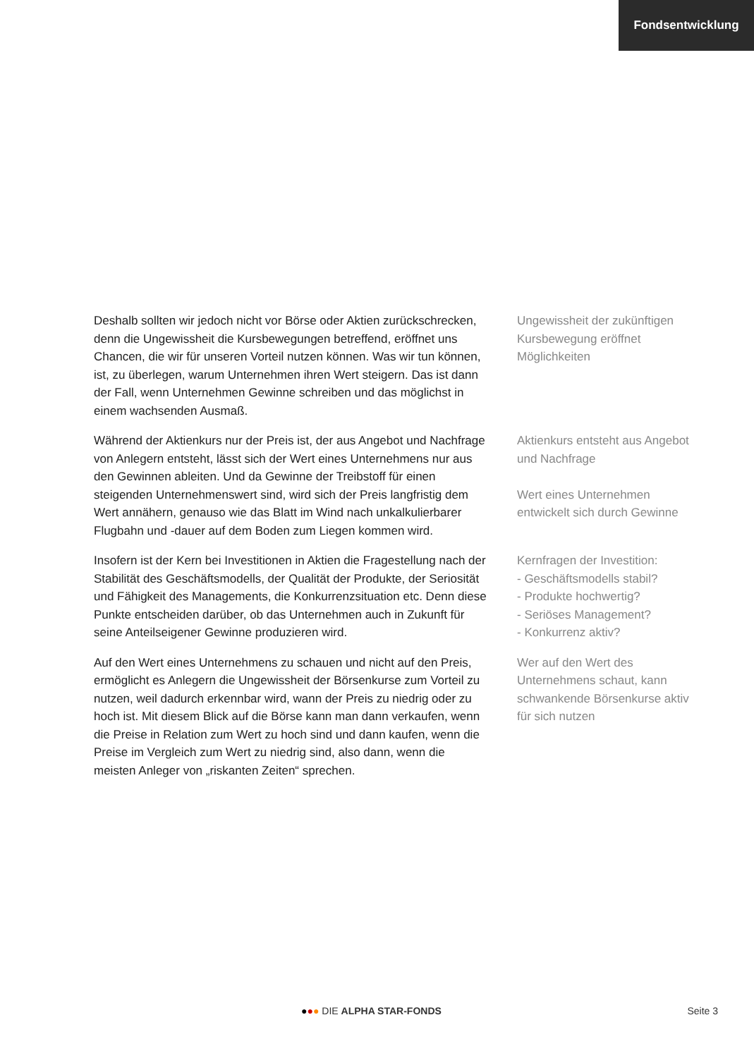Fondsentwicklung
Deshalb sollten wir jedoch nicht vor Börse oder Aktien zurückschrecken, denn die Ungewissheit die Kursbewegungen betreffend, eröffnet uns Chancen, die wir für unseren Vorteil nutzen können. Was wir tun können, ist, zu überlegen, warum Unternehmen ihren Wert steigern. Das ist dann der Fall, wenn Unternehmen Gewinne schreiben und das möglichst in einem wachsenden Ausmaß.
Ungewissheit der zukünftigen Kursbewegung eröffnet Möglichkeiten
Während der Aktienkurs nur der Preis ist, der aus Angebot und Nachfrage von Anlegern entsteht, lässt sich der Wert eines Unternehmens nur aus den Gewinnen ableiten. Und da Gewinne der Treibstoff für einen steigenden Unternehmenswert sind, wird sich der Preis langfristig dem Wert annähern, genauso wie das Blatt im Wind nach unkalkulierbarer Flugbahn und -dauer auf dem Boden zum Liegen kommen wird.
Aktienkurs entsteht aus Angebot und Nachfrage
Wert eines Unternehmen entwickelt sich durch Gewinne
Insofern ist der Kern bei Investitionen in Aktien die Fragestellung nach der Stabilität des Geschäftsmodells, der Qualität der Produkte, der Seriosität und Fähigkeit des Managements, die Konkurrenzsituation etc. Denn diese Punkte entscheiden darüber, ob das Unternehmen auch in Zukunft für seine Anteilseigener Gewinne produzieren wird.
Kernfragen der Investition:
- Geschäftsmodells stabil?
- Produkte hochwertig?
- Seriöses Management?
- Konkurrenz aktiv?
Auf den Wert eines Unternehmens zu schauen und nicht auf den Preis, ermöglicht es Anlegern die Ungewissheit der Börsenkurse zum Vorteil zu nutzen, weil dadurch erkennbar wird, wann der Preis zu niedrig oder zu hoch ist. Mit diesem Blick auf die Börse kann man dann verkaufen, wenn die Preise in Relation zum Wert zu hoch sind und dann kaufen, wenn die Preise im Vergleich zum Wert zu niedrig sind, also dann, wenn die meisten Anleger von „riskanten Zeiten“ sprechen.
Wer auf den Wert des Unternehmens schaut, kann schwankende Börsenkurse aktiv für sich nutzen
●●● DIE ALPHA STAR-FONDS Seite 3